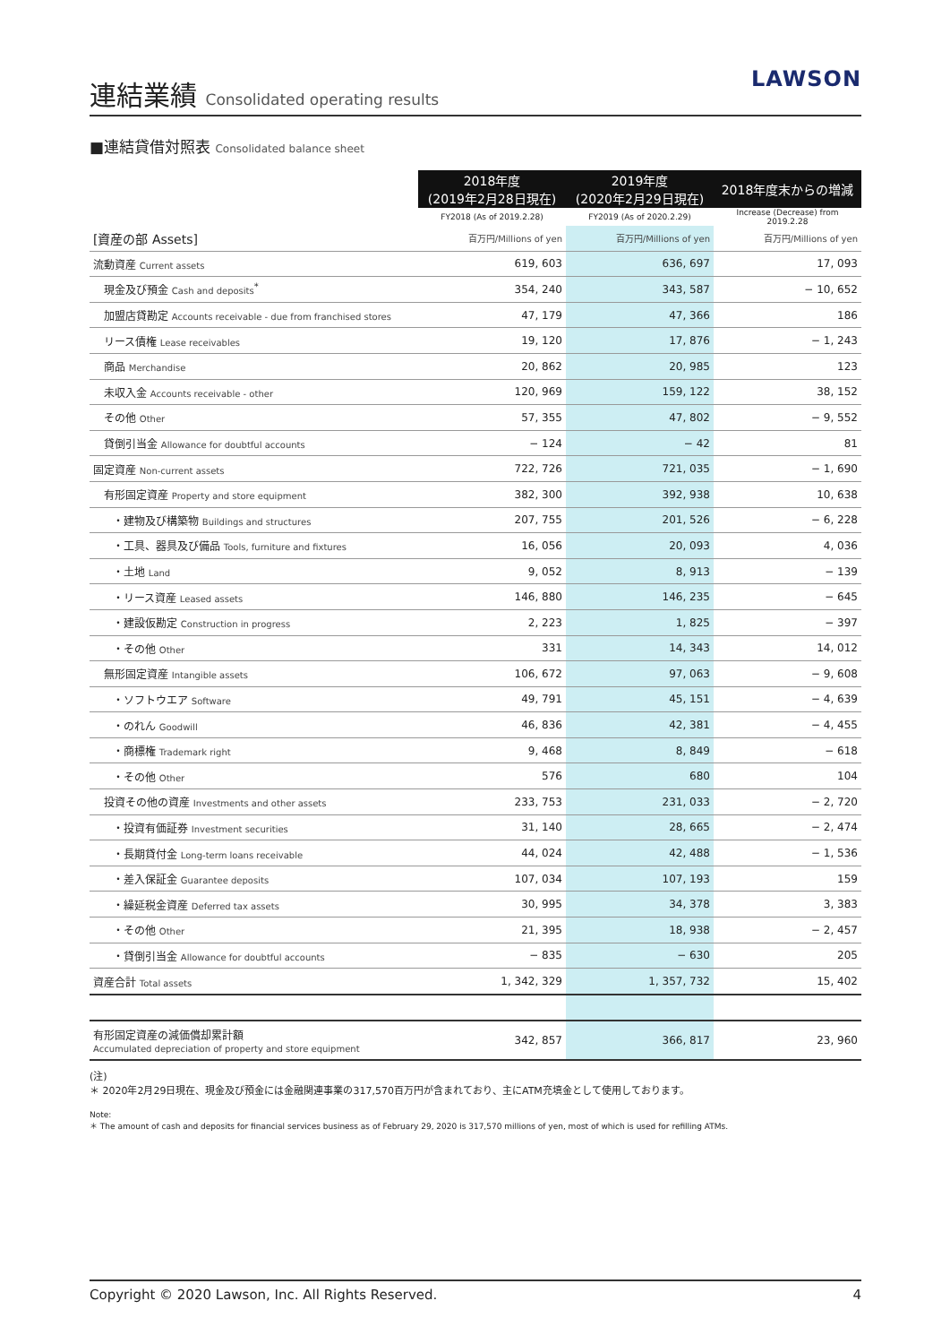連結業績 Consolidated operating results
LAWSON
■連結貸借対照表 Consolidated balance sheet
| | 2018年度 (2019年2月28日現在) | 2019年度 (2020年2月29日現在) | 2018年度末からの増減 |
| | FY2018 (As of 2019.2.28) | FY2019 (As of 2020.2.29) | Increase (Decrease) from 2019.2.28 |
| [資産の部 Assets] | 百万円/Millions of yen | 百万円/Millions of yen | 百万円/Millions of yen |
| 流動資産 Current assets | 619, 603 | 636, 697 | 17, 093 |
| 現金及び預金 Cash and deposits<sup>*</sup> | 354, 240 | 343, 587 | − 10, 652 |
| 加盟店貸勘定 Accounts receivable - due from franchised stores | 47, 179 | 47, 366 | 186 |
| リース債権 Lease receivables | 19, 120 | 17, 876 | − 1, 243 |
| 商品 Merchandise | 20, 862 | 20, 985 | 123 |
| 未収入金 Accounts receivable - other | 120, 969 | 159, 122 | 38, 152 |
| その他 Other | 57, 355 | 47, 802 | − 9, 552 |
| 貸倒引当金 Allowance for doubtful accounts | − 124 | − 42 | 81 |
| 固定資産 Non-current assets | 722, 726 | 721, 035 | − 1, 690 |
| 有形固定資産 Property and store equipment | 382, 300 | 392, 938 | 10, 638 |
| ・建物及び構築物 Buildings and structures | 207, 755 | 201, 526 | − 6, 228 |
| ・工具、器具及び備品 Tools, furniture and fixtures | 16, 056 | 20, 093 | 4, 036 |
| ・土地 Land | 9, 052 | 8, 913 | − 139 |
| ・リース資産 Leased assets | 146, 880 | 146, 235 | − 645 |
| ・建設仮勘定 Construction in progress | 2, 223 | 1, 825 | − 397 |
| ・その他 Other | 331 | 14, 343 | 14, 012 |
| 無形固定資産 Intangible assets | 106, 672 | 97, 063 | − 9, 608 |
| ・ソフトウエア Software | 49, 791 | 45, 151 | − 4, 639 |
| ・のれん Goodwill | 46, 836 | 42, 381 | − 4, 455 |
| ・商標権 Trademark right | 9, 468 | 8, 849 | − 618 |
| ・その他 Other | 576 | 680 | 104 |
| 投資その他の資産 Investments and other assets | 233, 753 | 231, 033 | − 2, 720 |
| ・投資有価証券 Investment securities | 31, 140 | 28, 665 | − 2, 474 |
| ・長期貸付金 Long-term loans receivable | 44, 024 | 42, 488 | − 1, 536 |
| ・差入保証金 Guarantee deposits | 107, 034 | 107, 193 | 159 |
| ・繰延税金資産 Deferred tax assets | 30, 995 | 34, 378 | 3, 383 |
| ・その他 Other | 21, 395 | 18, 938 | − 2, 457 |
| ・貸倒引当金 Allowance for doubtful accounts | − 835 | − 630 | 205 |
| 資産合計 Total assets | 1, 342, 329 | 1, 357, 732 | 15, 402 |
| 有形固定資産の減価償却累計額 Accumulated depreciation of property and store equipment | 342, 857 | 366, 817 | 23, 960 |
(注)
＊ 2020年2月29日現在、現金及び預金には金融関連事業の317,570百万円が含まれており、主にATM充填金として使用しております。
Note:
＊ The amount of cash and deposits for financial services business as of February 29, 2020 is 317,570 millions of yen, most of which is used for refilling ATMs.
Copyright © 2020 Lawson, Inc. All Rights Reserved. 4